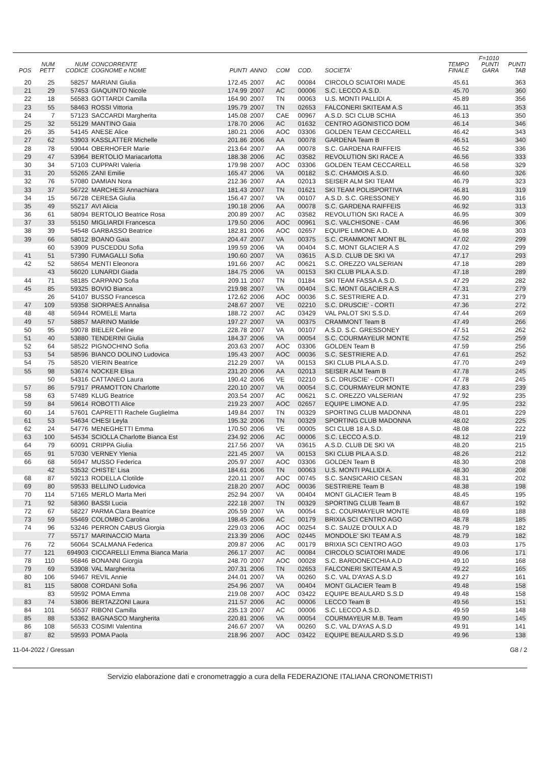| POS | NUM PETT | NUM CODICE | CONCORRENTE COGNOME e NOME | PUNTI | ANNO | COM | COD. | SOCIETA' | TEMPO FINALE | F=1010 PUNTI GARA | PUNTI TAB |
| --- | --- | --- | --- | --- | --- | --- | --- | --- | --- | --- | --- |
| 20 | 25 | 58257 | MARIANI Giulia | 172.45 | 2007 | AC | 00084 | CIRCOLO SCIATORI MADE | 45.61 | | 363 |
| 21 | 29 | 57453 | GIAQUINTO Nicole | 174.99 | 2007 | AC | 00006 | S.C. LECCO A.S.D. | 45.70 | | 360 |
| 22 | 18 | 56583 | GOTTARDI Camilla | 164.90 | 2007 | TN | 00063 | U.S. MONTI PALLIDI A. | 45.89 | | 356 |
| 23 | 55 | 58463 | ROSSI Vittoria | 195.79 | 2007 | TN | 02653 | FALCONERI SKITEAM A.S | 46.11 | | 353 |
| 24 | 7 | 57123 | SACCARDI Margherita | 145.08 | 2007 | CAE | 00967 | A.S.D. SCI CLUB SCHIA | 46.13 | | 350 |
| 25 | 32 | 55129 | MANTINO Gaia | 178.70 | 2006 | AC | 01632 | CENTRO AGONISTICO DOM | 46.14 | | 346 |
| 26 | 35 | 54145 | ANESE Alice | 180.21 | 2006 | AOC | 03306 | GOLDEN TEAM CECCARELL | 46.42 | | 343 |
| 27 | 62 | 53903 | KASSLATTER Michelle | 201.86 | 2006 | AA | 00078 | GARDENA Team B | 46.51 | | 340 |
| 28 | 78 | 59044 | OBERHOFER Marie | 213.64 | 2007 | AA | 00078 | S.C. GARDENA RAIFFEIS | 46.52 | | 336 |
| 29 | 47 | 53964 | BERTOLIO Mariacarlotta | 188.38 | 2006 | AC | 03582 | REVOLUTION SKI RACE A | 46.56 | | 333 |
| 30 | 34 | 57103 | CUPPARI Valeria | 179.98 | 2007 | AOC | 03306 | GOLDEN TEAM CECCARELL | 46.58 | | 329 |
| 31 | 20 | 55265 | ZANI Emilie | 165.47 | 2006 | VA | 00182 | S.C. CHAMOIS A.S.D. | 46.60 | | 326 |
| 32 | 76 | 57080 | DAMIAN Nora | 212.36 | 2007 | AA | 02013 | SEISER ALM SKI TEAM | 46.79 | | 323 |
| 33 | 37 | 56722 | MARCHESI Annachiara | 181.43 | 2007 | TN | 01621 | SKI TEAM POLISPORTIVA | 46.81 | | 319 |
| 34 | 15 | 56728 | CERESA Giulia | 156.47 | 2007 | VA | 00107 | A.S.D. S.C. GRESSONEY | 46.90 | | 316 |
| 35 | 49 | 55217 | AVI Alicia | 190.18 | 2006 | AA | 00078 | S.C. GARDENA RAIFFEIS | 46.92 | | 313 |
| 36 | 61 | 58094 | BERTOLIO Beatrice Rosa | 200.89 | 2007 | AC | 03582 | REVOLUTION SKI RACE A | 46.95 | | 309 |
| 37 | 33 | 55150 | MIGLIARDI Francesca | 179.50 | 2006 | AOC | 00961 | S.C. VALCHISONE - CAM | 46.96 | | 306 |
| 38 | 39 | 54548 | GARBASSO Beatrice | 182.81 | 2006 | AOC | 02657 | EQUIPE LIMONE A.D. | 46.98 | | 303 |
| 39 | 66 | 58012 | BOANO Gaia | 204.47 | 2007 | VA | 00375 | S.C. CRAMMONT MONT BL | 47.02 | | 299 |
| | 60 | 53909 | PUSCEDDU Sofia | 199.59 | 2006 | VA | 00404 | S.C. MONT GLACIER A.S | 47.02 | | 299 |
| 41 | 51 | 57390 | FUMAGALLI Sofia | 190.60 | 2007 | VA | 03615 | A.S.D. CLUB DE SKI VA | 47.17 | | 293 |
| 42 | 52 | 58654 | MENTI Eleonora | 191.66 | 2007 | AC | 00621 | S.C. OREZZO VALSERIAN | 47.18 | | 289 |
| | 43 | 56020 | LUNARDI Giada | 184.75 | 2006 | VA | 00153 | SKI CLUB PILA A.S.D. | 47.18 | | 289 |
| 44 | 71 | 58185 | CARPANO Sofia | 209.11 | 2007 | TN | 01184 | SKI TEAM FASSA A.S.D. | 47.29 | | 282 |
| 45 | 85 | 59325 | BOVIO Bianca | 219.98 | 2007 | VA | 00404 | S.C. MONT GLACIER A.S | 47.31 | | 279 |
| | 26 | 54107 | BUSSO Francesca | 172.62 | 2006 | AOC | 00036 | S.C. SESTRIERE A.D. | 47.31 | | 279 |
| 47 | 109 | 59358 | SIORPAES Annalisa | 248.67 | 2007 | VE | 02210 | S.C. DRUSCIE' - CORTI | 47.36 | | 272 |
| 48 | 48 | 56944 | ROMELE Marta | 188.72 | 2007 | AC | 03429 | VAL PALOT SKI S.S.D. | 47.44 | | 269 |
| 49 | 57 | 58857 | MARINO Matilde | 197.27 | 2007 | VA | 00375 | CRAMMONT Team B | 47.49 | | 266 |
| 50 | 95 | 59078 | BIELER Celine | 228.78 | 2007 | VA | 00107 | A.S.D. S.C. GRESSONEY | 47.51 | | 262 |
| 51 | 40 | 53880 | TENDERINI Giulia | 184.37 | 2006 | VA | 00054 | S.C. COURMAYEUR MONTE | 47.52 | | 259 |
| 52 | 64 | 58522 | PIGNOCHINO Sofia | 203.63 | 2007 | AOC | 03306 | GOLDEN Team B | 47.59 | | 256 |
| 53 | 54 | 58596 | BIANCO DOLINO Ludovica | 195.43 | 2007 | AOC | 00036 | S.C. SESTRIERE A.D. | 47.61 | | 252 |
| 54 | 75 | 58520 | VIERIN Beatrice | 212.29 | 2007 | VA | 00153 | SKI CLUB PILA A.S.D. | 47.70 | | 249 |
| 55 | 98 | 53674 | NOCKER Elisa | 231.20 | 2006 | AA | 02013 | SEISER ALM Team B | 47.78 | | 245 |
| | 50 | 54316 | CATTANEO Laura | 190.42 | 2006 | VE | 02210 | S.C. DRUSCIE' - CORTI | 47.78 | | 245 |
| 57 | 86 | 57917 | PRAMOTTON Charlotte | 220.10 | 2007 | VA | 00054 | S.C. COURMAYEUR MONTE | 47.83 | | 239 |
| 58 | 63 | 57489 | KLUG Beatrice | 203.54 | 2007 | AC | 00621 | S.C. OREZZO VALSERIAN | 47.92 | | 235 |
| 59 | 84 | 59614 | ROBOTTI Alice | 219.23 | 2007 | AOC | 02657 | EQUIPE LIMONE A.D. | 47.95 | | 232 |
| 60 | 14 | 57601 | CAPRETTI Rachele Guglielma | 149.84 | 2007 | TN | 00329 | SPORTING CLUB MADONNA | 48.01 | | 229 |
| 61 | 53 | 54634 | CHESI Leyla | 195.32 | 2006 | TN | 00329 | SPORTING CLUB MADONNA | 48.02 | | 225 |
| 62 | 24 | 54776 | MENEGHETTI Emma | 170.50 | 2006 | VE | 00005 | SCI CLUB 18 A.S.D. | 48.08 | | 222 |
| 63 | 100 | 54534 | SCIOLLA Charlotte Bianca Est | 234.92 | 2006 | AC | 00006 | S.C. LECCO A.S.D. | 48.12 | | 219 |
| 64 | 79 | 60091 | CRIPPA Giulia | 217.56 | 2007 | VA | 03615 | A.S.D. CLUB DE SKI VA | 48.20 | | 215 |
| 65 | 91 | 57030 | VERNEY Ylenia | 221.45 | 2007 | VA | 00153 | SKI CLUB PILA A.S.D. | 48.26 | | 212 |
| 66 | 68 | 56947 | MUSSO Federica | 205.97 | 2007 | AOC | 03306 | GOLDEN Team B | 48.30 | | 208 |
| | 42 | 53532 | CHISTE' Lisa | 184.61 | 2006 | TN | 00063 | U.S. MONTI PALLIDI A. | 48.30 | | 208 |
| 68 | 87 | 59213 | RODELLA Clotilde | 220.11 | 2007 | AOC | 00745 | S.C. SANSICARIO CESAN | 48.31 | | 202 |
| 69 | 80 | 59533 | BELLINO Ludovica | 218.20 | 2007 | AOC | 00036 | SESTRIERE Team B | 48.38 | | 198 |
| 70 | 114 | 57165 | MERLO Marta Meri | 252.94 | 2007 | VA | 00404 | MONT GLACIER Team B | 48.45 | | 195 |
| 71 | 92 | 58360 | BASSI Lucia | 222.18 | 2007 | TN | 00329 | SPORTING CLUB Team B | 48.67 | | 192 |
| 72 | 67 | 58227 | PARMA Clara Beatrice | 205.59 | 2007 | VA | 00054 | S.C. COURMAYEUR MONTE | 48.69 | | 188 |
| 73 | 59 | 55469 | COLOMBO Carolina | 198.45 | 2006 | AC | 00179 | BRIXIA SCI CENTRO AGO | 48.78 | | 185 |
| 74 | 96 | 53246 | PERRON CABUS Giorgia | 229.03 | 2006 | AOC | 00254 | S.C. SAUZE D'OULX A.D | 48.79 | | 182 |
| | 77 | 55717 | MARINACCIO Marta | 213.39 | 2006 | AOC | 02445 | MONDOLE' SKI TEAM A.S | 48.79 | | 182 |
| 76 | 72 | 56064 | SCALMANA Federica | 209.87 | 2006 | AC | 00179 | BRIXIA SCI CENTRO AGO | 49.03 | | 175 |
| 77 | 121 | 694903 | CICCARELLI Emma Bianca Maria | 266.17 | 2007 | AC | 00084 | CIRCOLO SCIATORI MADE | 49.06 | | 171 |
| 78 | 110 | 56846 | BONANNI Giorgia | 248.70 | 2007 | AOC | 00028 | S.C. BARDONECCHIA A.D | 49.10 | | 168 |
| 79 | 69 | 53908 | VAL Margherita | 207.31 | 2006 | TN | 02653 | FALCONERI SKITEAM A.S | 49.22 | | 165 |
| 80 | 106 | 59467 | REVIL Annie | 244.01 | 2007 | VA | 00260 | S.C. VAL D'AYAS A.S.D | 49.27 | | 161 |
| 81 | 115 | 58008 | CORDANI Sofia | 254.96 | 2007 | VA | 00404 | MONT GLACIER Team B | 49.48 | | 158 |
| | 83 | 59592 | POMA Emma | 219.08 | 2007 | AOC | 03422 | EQUIPE BEAULARD S.S.D | 49.48 | | 158 |
| 83 | 74 | 53806 | BERTAZZONI Laura | 211.57 | 2006 | AC | 00006 | LECCO Team B | 49.56 | | 151 |
| 84 | 101 | 56537 | RIBONI Camilla | 235.13 | 2007 | AC | 00006 | S.C. LECCO A.S.D. | 49.59 | | 148 |
| 85 | 88 | 53362 | BAGNASCO Margherita | 220.81 | 2006 | VA | 00054 | COURMAYEUR M.B. Team | 49.90 | | 145 |
| 86 | 108 | 56533 | COSIMI Valentina | 246.67 | 2007 | VA | 00260 | S.C. VAL D'AYAS A.S.D | 49.91 | | 141 |
| 87 | 82 | 59593 | POMA Paola | 218.96 | 2007 | AOC | 03422 | EQUIPE BEAULARD S.S.D | 49.96 | | 138 |
11-04-2022 / Gressan G8 / 2
Servizio elaborazione dati e cronometraggio a cura della FEDERAZIONE ITALIANA CRONOMETRISTI